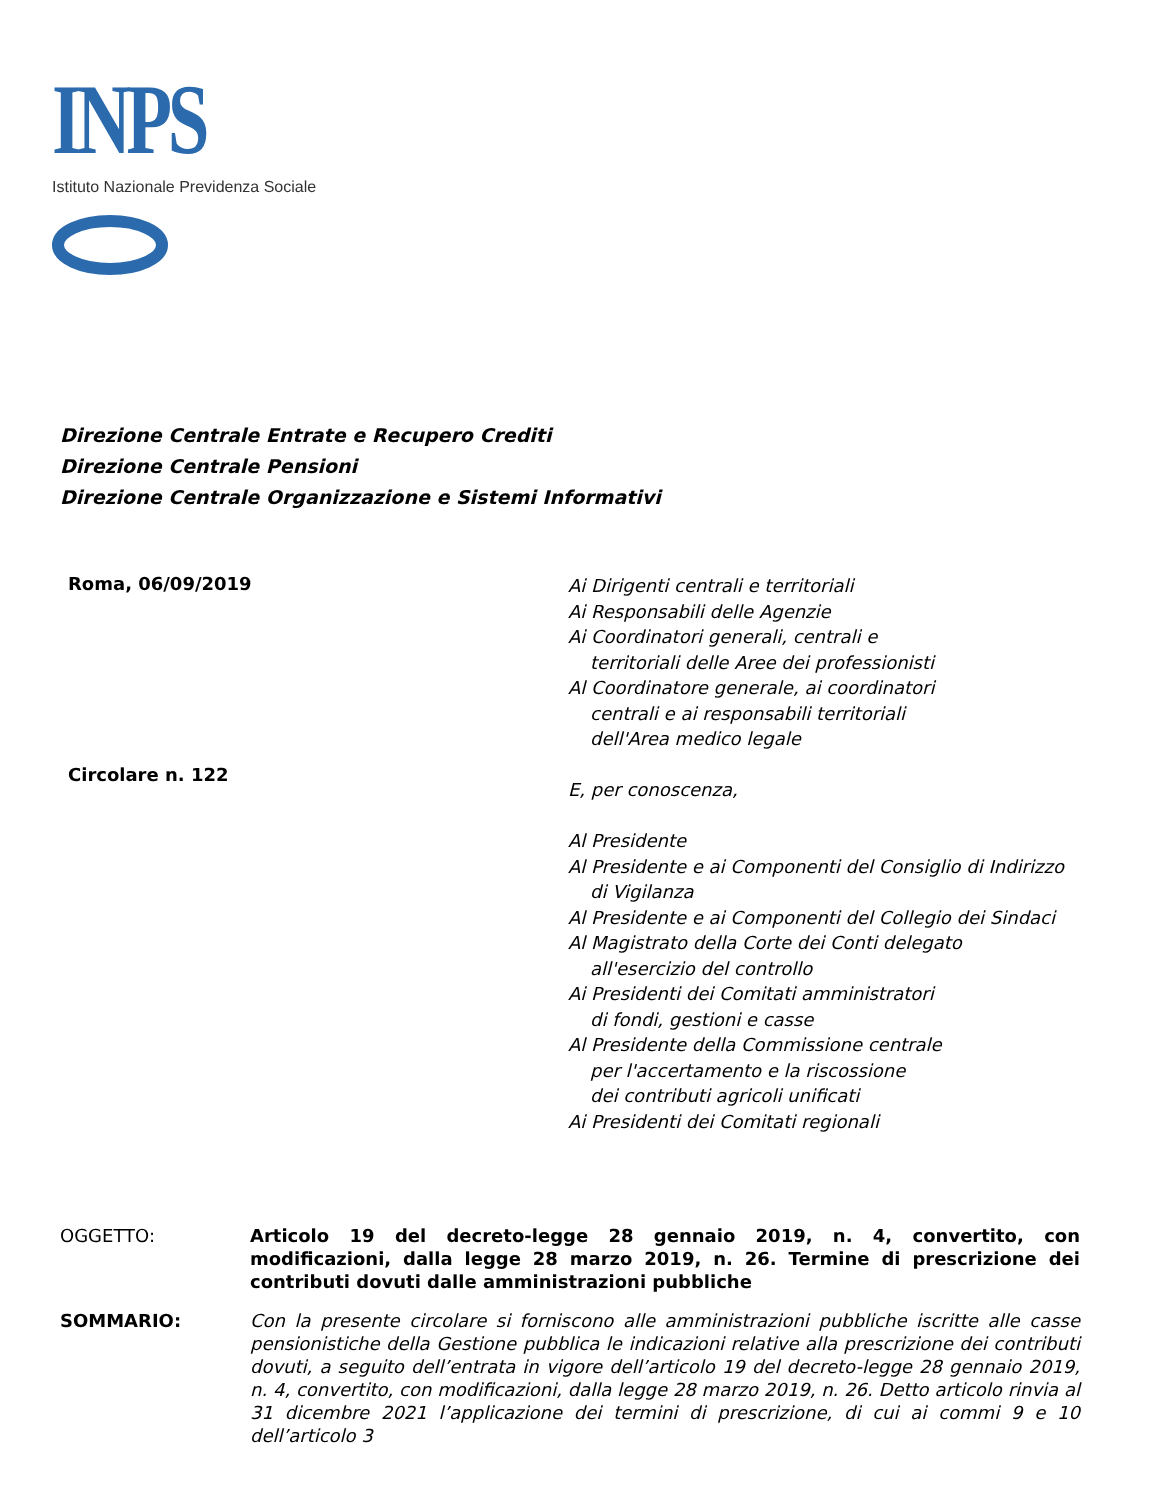INPS
Istituto Nazionale Previdenza Sociale
Direzione Centrale Entrate e Recupero Crediti
Direzione Centrale Pensioni
Direzione Centrale Organizzazione e Sistemi Informativi
Roma, 06/09/2019
Circolare n. 122
Ai Dirigenti centrali e territoriali
Ai Responsabili delle Agenzie
Ai Coordinatori generali, centrali e
territoriali delle Aree dei professionisti
Al Coordinatore generale, ai coordinatori
centrali e ai responsabili territoriali
dell'Area medico legale
E, per conoscenza,
Al Presidente
Al Presidente e ai Componenti del Consiglio di Indirizzo
di Vigilanza
Al Presidente e ai Componenti del Collegio dei Sindaci
Al Magistrato della Corte dei Conti delegato
all'esercizio del controllo
Ai Presidenti dei Comitati amministratori
di fondi, gestioni e casse
Al Presidente della Commissione centrale
per l'accertamento e la riscossione
dei contributi agricoli unificati
Ai Presidenti dei Comitati regionali
OGGETTO: Articolo 19 del decreto-legge 28 gennaio 2019, n. 4, convertito, con modificazioni, dalla legge 28 marzo 2019, n. 26. Termine di prescrizione dei contributi dovuti dalle amministrazioni pubbliche
SOMMARIO: Con la presente circolare si forniscono alle amministrazioni pubbliche iscritte alle casse pensionistiche della Gestione pubblica le indicazioni relative alla prescrizione dei contributi dovuti, a seguito dell’entrata in vigore dell’articolo 19 del decreto-legge 28 gennaio 2019, n. 4, convertito, con modificazioni, dalla legge 28 marzo 2019, n. 26. Detto articolo rinvia al 31 dicembre 2021 l’applicazione dei termini di prescrizione, di cui ai commi 9 e 10 dell’articolo 3